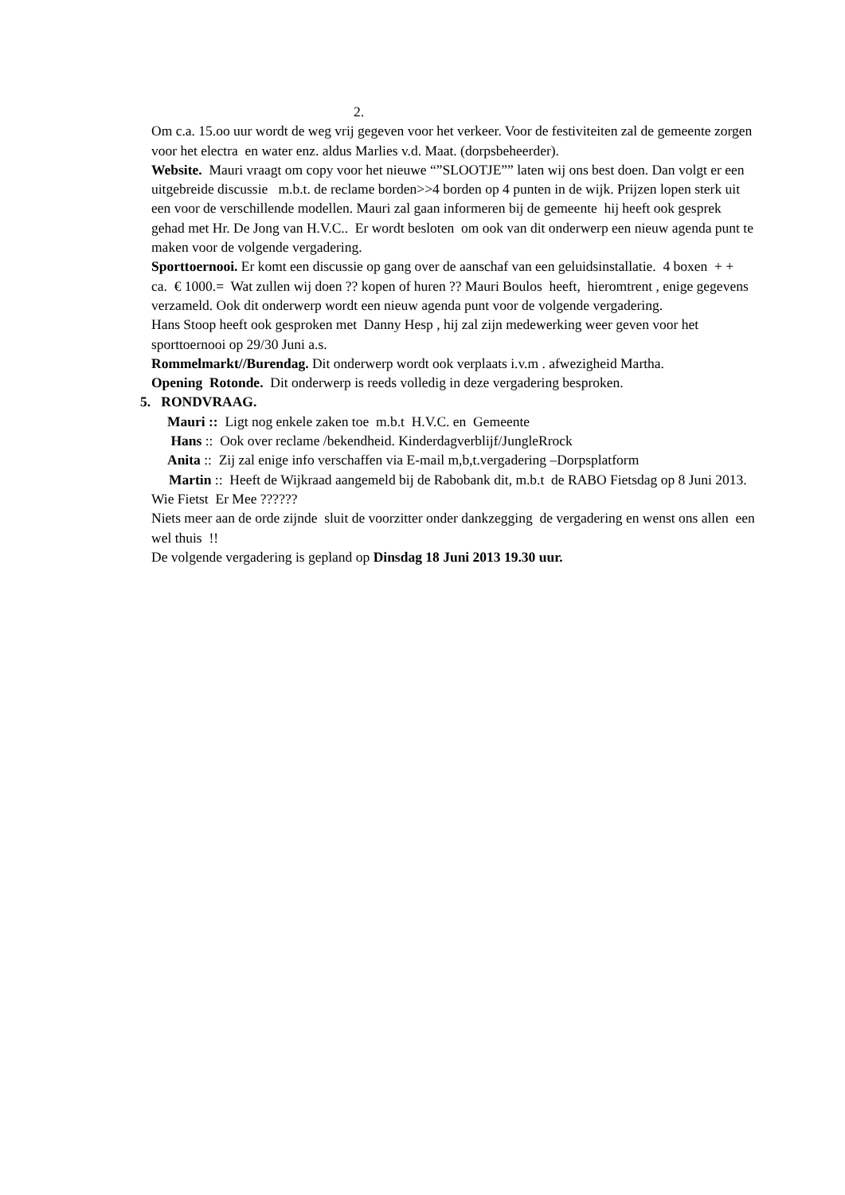2.
Om c.a. 15.oo uur wordt de weg vrij gegeven voor het verkeer. Voor de festiviteiten zal de gemeente zorgen voor het electra en water enz. aldus Marlies v.d. Maat. (dorpsbeheerder).
Website. Mauri vraagt om copy voor het nieuwe “”SLOOTJE”” laten wij ons best doen. Dan volgt er een uitgebreide discussie m.b.t. de reclame borden>>4 borden op 4 punten in de wijk. Prijzen lopen sterk uit een voor de verschillende modellen. Mauri zal gaan informeren bij de gemeente hij heeft ook gesprek gehad met Hr. De Jong van H.V.C.. Er wordt besloten om ook van dit onderwerp een nieuw agenda punt te maken voor de volgende vergadering.
Sporttoernooi. Er komt een discussie op gang over de aanschaf van een geluidsinstallatie. 4 boxen + + ca. € 1000.= Wat zullen wij doen ?? kopen of huren ?? Mauri Boulos heeft, hieromtrent , enige gegevens verzameld. Ook dit onderwerp wordt een nieuw agenda punt voor de volgende vergadering.
Hans Stoop heeft ook gesproken met Danny Hesp , hij zal zijn medewerking weer geven voor het sporttoernooi op 29/30 Juni a.s.
Rommelmarkt//Burendag. Dit onderwerp wordt ook verplaats i.v.m . afwezigheid Martha.
Opening Rotonde. Dit onderwerp is reeds volledig in deze vergadering besproken.
5. RONDVRAAG.
Mauri :: Ligt nog enkele zaken toe m.b.t H.V.C. en Gemeente
Hans :: Ook over reclame /bekendheid. Kinderdagverblijf/JungleRrock
Anita :: Zij zal enige info verschaffen via E-mail m,b,t.vergadering –Dorpsplatform
Martin :: Heeft de Wijkraad aangemeld bij de Rabobank dit, m.b.t de RABO Fietsdag op 8 Juni 2013. Wie Fietst Er Mee ??????
Niets meer aan de orde zijnde sluit de voorzitter onder dankzegging de vergadering en wenst ons allen een wel thuis !!
De volgende vergadering is gepland op Dinsdag 18 Juni 2013 19.30 uur.